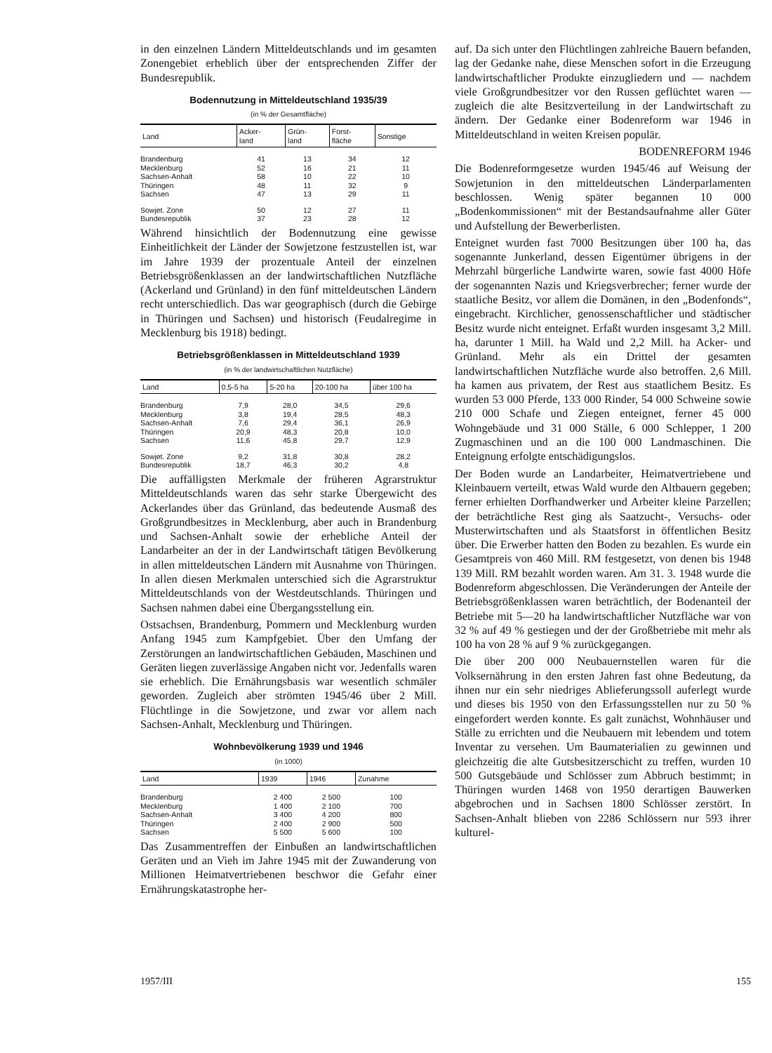in den einzelnen Ländern Mitteldeutschlands und im gesamten Zonengebiet erheblich über der entsprechenden Ziffer der Bundesrepublik.
Bodennutzung in Mitteldeutschland 1935/39
(in % der Gesamtfläche)
| Land | Acker- land | Grün- land | Forst- fläche | Sonstige |
| --- | --- | --- | --- | --- |
| Brandenburg | 41 | 13 | 34 | 12 |
| Mecklenburg | 52 | 16 | 21 | 11 |
| Sachsen-Anhalt | 58 | 10 | 22 | 10 |
| Thüringen | 48 | 11 | 32 | 9 |
| Sachsen | 47 | 13 | 29 | 11 |
| Sowjet. Zone | 50 | 12 | 27 | 11 |
| Bundesrepublik | 37 | 23 | 28 | 12 |
Während hinsichtlich der Bodennutzung eine gewisse Einheitlichkeit der Länder der Sowjetzone festzustellen ist, war im Jahre 1939 der prozentuale Anteil der einzelnen Betriebsgrößenklassen an der landwirtschaftlichen Nutzfläche (Ackerland und Grünland) in den fünf mitteldeutschen Ländern recht unterschiedlich. Das war geographisch (durch die Gebirge in Thüringen und Sachsen) und historisch (Feudalregime in Mecklenburg bis 1918) bedingt.
Betriebsgrößenklassen in Mitteldeutschland 1939
(in % der landwirtschaftlichen Nutzfläche)
| Land | 0,5-5 ha | 5-20 ha | 20-100 ha | über 100 ha |
| --- | --- | --- | --- | --- |
| Brandenburg | 7,9 | 28,0 | 34,5 | 29,6 |
| Mecklenburg | 3,8 | 19,4 | 28,5 | 48,3 |
| Sachsen-Anhalt | 7,6 | 29,4 | 36,1 | 26,9 |
| Thüringen | 20,9 | 48,3 | 20,8 | 10,0 |
| Sachsen | 11,6 | 45,8 | 29,7 | 12,9 |
| Sowjet. Zone | 9,2 | 31,8 | 30,8 | 28,2 |
| Bundesrepublik | 18,7 | 46,3 | 30,2 | 4,8 |
Die auffälligsten Merkmale der früheren Agrarstruktur Mitteldeutschlands waren das sehr starke Übergewicht des Ackerlandes über das Grünland, das bedeutende Ausmaß des Großgrundbesitzes in Mecklenburg, aber auch in Brandenburg und Sachsen-Anhalt sowie der erhebliche Anteil der Landarbeiter an der in der Landwirtschaft tätigen Bevölkerung in allen mitteldeutschen Ländern mit Ausnahme von Thüringen. In allen diesen Merkmalen unterschied sich die Agrarstruktur Mitteldeutschlands von der Westdeutschlands. Thüringen und Sachsen nahmen dabei eine Übergangsstellung ein.
Ostsachsen, Brandenburg, Pommern und Mecklenburg wurden Anfang 1945 zum Kampfgebiet. Über den Umfang der Zerstörungen an landwirtschaftlichen Gebäuden, Maschinen und Geräten liegen zuverlässige Angaben nicht vor. Jedenfalls waren sie erheblich. Die Ernährungsbasis war wesentlich schmäler geworden. Zugleich aber strömten 1945/46 über 2 Mill. Flüchtlinge in die Sowjetzone, und zwar vor allem nach Sachsen-Anhalt, Mecklenburg und Thüringen.
Wohnbevölkerung 1939 und 1946
(in 1000)
| Land | 1939 | 1946 | Zunahme |
| --- | --- | --- | --- |
| Brandenburg | 2 400 | 2 500 | 100 |
| Mecklenburg | 1 400 | 2 100 | 700 |
| Sachsen-Anhalt | 3 400 | 4 200 | 800 |
| Thüringen | 2 400 | 2 900 | 500 |
| Sachsen | 5 500 | 5 600 | 100 |
Das Zusammentreffen der Einbußen an landwirtschaftlichen Geräten und an Vieh im Jahre 1945 mit der Zuwanderung von Millionen Heimatvertriebenen beschwor die Gefahr einer Ernährungskatastrophe her-
auf. Da sich unter den Flüchtlingen zahlreiche Bauern befanden, lag der Gedanke nahe, diese Menschen sofort in die Erzeugung landwirtschaftlicher Produkte einzugliedern und — nachdem viele Großgrundbesitzer vor den Russen geflüchtet waren — zugleich die alte Besitzverteilung in der Landwirtschaft zu ändern. Der Gedanke einer Bodenreform war 1946 in Mitteldeutschland in weiten Kreisen populär.
BODENREFORM 1946
Die Bodenreformgesetze wurden 1945/46 auf Weisung der Sowjetunion in den mitteldeutschen Länderparlamenten beschlossen. Wenig später begannen 10 000 „Bodenkommissionen“ mit der Bestandsaufnahme aller Güter und Aufstellung der Bewerberlisten.
Enteignet wurden fast 7000 Besitzungen über 100 ha, das sogenannte Junkerland, dessen Eigentümer übrigens in der Mehrzahl bürgerliche Landwirte waren, sowie fast 4000 Höfe der sogenannten Nazis und Kriegsverbrecher; ferner wurde der staatliche Besitz, vor allem die Domänen, in den „Bodenfonds“, eingebracht. Kirchlicher, genossenschaftlicher und städtischer Besitz wurde nicht enteignet. Erfaßt wurden insgesamt 3,2 Mill. ha, darunter 1 Mill. ha Wald und 2,2 Mill. ha Acker- und Grünland. Mehr als ein Drittel der gesamten landwirtschaftlichen Nutzfläche wurde also betroffen. 2,6 Mill. ha kamen aus privatem, der Rest aus staatlichem Besitz. Es wurden 53 000 Pferde, 133 000 Rinder, 54 000 Schweine sowie 210 000 Schafe und Ziegen enteignet, ferner 45 000 Wohngebäude und 31 000 Ställe, 6 000 Schlepper, 1 200 Zugmaschinen und an die 100 000 Landmaschinen. Die Enteignung erfolgte entschädigungslos.
Der Boden wurde an Landarbeiter, Heimatvertriebene und Kleinbauern verteilt, etwas Wald wurde den Altbauern gegeben; ferner erhielten Dorfhandwerker und Arbeiter kleine Parzellen; der beträchtliche Rest ging als Saatzucht-, Versuchs- oder Musterwirtschaften und als Staatsforst in öffentlichen Besitz über. Die Erwerber hatten den Boden zu bezahlen. Es wurde ein Gesamtpreis von 460 Mill. RM festgesetzt, von denen bis 1948 139 Mill. RM bezahlt worden waren. Am 31. 3. 1948 wurde die Bodenreform abgeschlossen. Die Veränderungen der Anteile der Betriebsgrößenklassen waren beträchtlich, der Bodenanteil der Betriebe mit 5—20 ha landwirtschaftlicher Nutzfläche war von 32 % auf 49 % gestiegen und der der Großbetriebe mit mehr als 100 ha von 28 % auf 9 % zurückgegangen.
Die über 200 000 Neubauernstellen waren für die Volksernährung in den ersten Jahren fast ohne Bedeutung, da ihnen nur ein sehr niedriges Ablieferungssoll auferlegt wurde und dieses bis 1950 von den Erfassungsstellen nur zu 50 % eingefordert werden konnte. Es galt zunächst, Wohnhäuser und Ställe zu errichten und die Neubauern mit lebendem und totem Inventar zu versehen. Um Baumaterialien zu gewinnen und gleichzeitig die alte Gutsbesitzerschicht zu treffen, wurden 10 500 Gutsgebäude und Schlösser zum Abbruch bestimmt; in Thüringen wurden 1468 von 1950 derartigen Bauwerken abgebrochen und in Sachsen 1800 Schlösser zerstört. In Sachsen-Anhalt blieben von 2286 Schlössern nur 593 ihrer kulturel-
1957/III 155